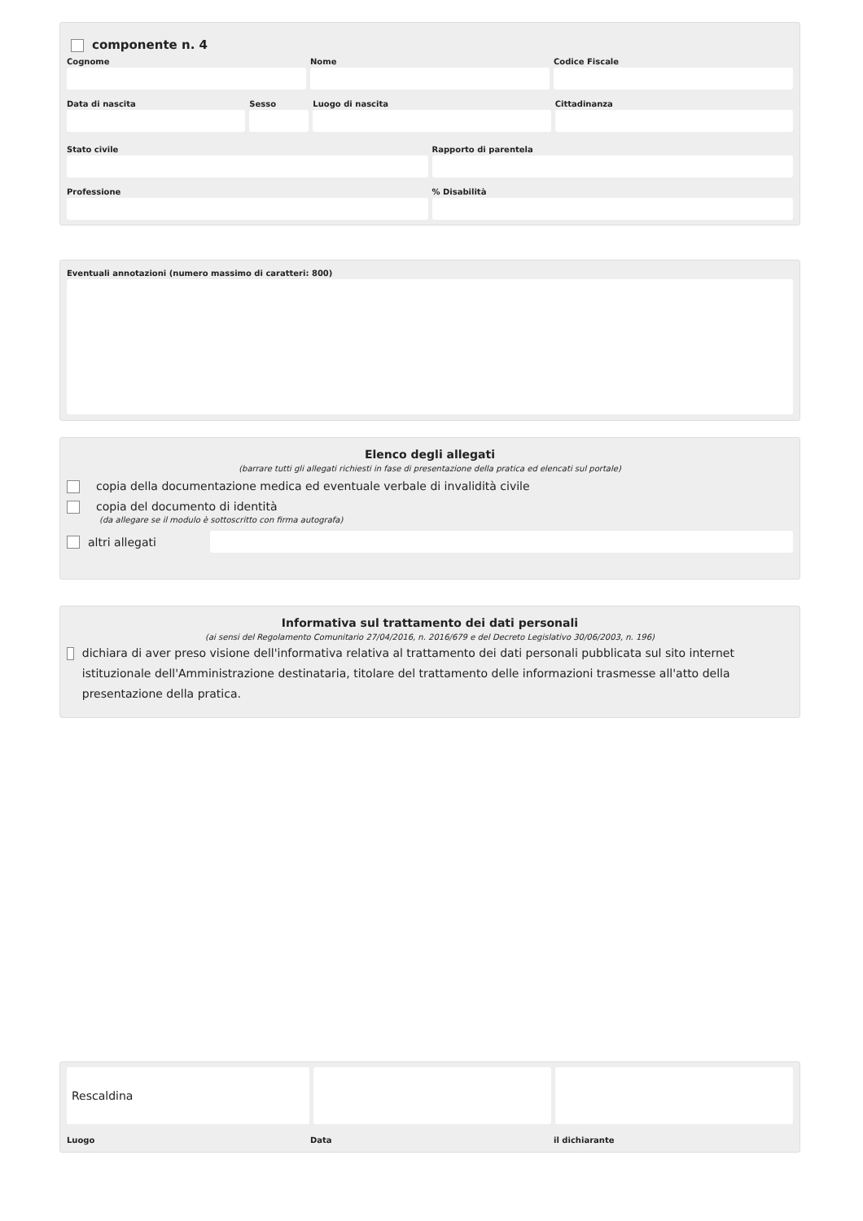componente n. 4
Cognome Nome Codice Fiscale
Data di nascita Sesso Luogo di nascita Cittadinanza
Stato civile Rapporto di parentela
Professione % Disabilità
Eventuali annotazioni (numero massimo di caratteri: 800)
Elenco degli allegati
(barrare tutti gli allegati richiesti in fase di presentazione della pratica ed elencati sul portale)
copia della documentazione medica ed eventuale verbale di invalidità civile
copia del documento di identità
(da allegare se il modulo è sottoscritto con firma autografa)
altri allegati
Informativa sul trattamento dei dati personali
(ai sensi del Regolamento Comunitario 27/04/2016, n. 2016/679 e del Decreto Legislativo 30/06/2003, n. 196)
dichiara di aver preso visione dell'informativa relativa al trattamento dei dati personali pubblicata sul sito internet istituzionale dell'Amministrazione destinataria, titolare del trattamento delle informazioni trasmesse all'atto della presentazione della pratica.
Rescaldina
Luogo Data il dichiarante